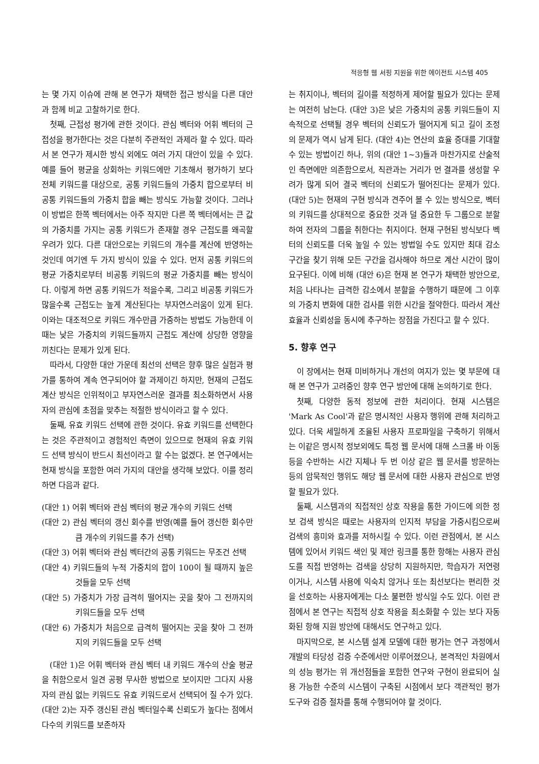적응형 웹 서핑 지원을 위한 에이전트 시스템 405
는 몇 가지 이슈에 관해 본 연구가 채택한 접근 방식을 다른 대안과 함께 비교 고찰하기로 한다.
첫째, 근접성 평가에 관한 것이다. 관심 벡터와 어휘 벡터의 근접성을 평가한다는 것은 다분히 주관적인 과제라 할 수 있다. 따라서 본 연구가 제시한 방식 외에도 여러 가지 대안이 있을 수 있다. 예를 들어 평균을 상회하는 키워드에만 기초해서 평가하기 보다 전체 키워드를 대상으로, 공통 키워드들의 가중치 합으로부터 비공통 키워드들의 가중치 합을 빼는 방식도 가능할 것이다. 그러나 이 방법은 한쪽 벡터에서는 아주 작지만 다른 쪽 벡터에서는 큰 값의 가중치를 가지는 공통 키워드가 존재할 경우 근접도를 왜곡할 우려가 있다. 다른 대안으로는 키워드의 개수를 계산에 반영하는 것인데 여기엔 두 가지 방식이 있을 수 있다. 먼저 공통 키워드의 평균 가중치로부터 비공통 키워드의 평균 가중치를 빼는 방식이다. 이렇게 하면 공통 키워드가 적을수록, 그리고 비공통 키워드가 많을수록 근접도는 높게 계산된다는 부자연스러움이 있게 된다. 이와는 대조적으로 키워드 개수만큼 가중하는 방법도 가능한데 이때는 낮은 가중치의 키워드들까지 근접도 계산에 상당한 영향을 끼친다는 문제가 있게 된다.
따라서, 다양한 대안 가운데 최선의 선택은 향후 많은 실험과 평가를 통하여 계속 연구되어야 할 과제이긴 하지만, 현재의 근접도 계산 방식은 인위적이고 부자연스러운 결과를 최소화하면서 사용자의 관심에 초점을 맞추는 적절한 방식이라고 할 수 있다.
둘째, 유효 키워드 선택에 관한 것이다. 유효 키워드를 선택한다는 것은 주관적이고 경험적인 측면이 있으므로 현재의 유효 키워드 선택 방식이 반드시 최선이라고 할 수는 없겠다. 본 연구에서는 현재 방식을 포함한 여러 가지의 대안을 생각해 보았다. 이를 정리하면 다음과 같다.
(대안 1) 어휘 벡터와 관심 벡터의 평균 개수의 키워드 선택
(대안 2) 관심 벡터의 갱신 회수를 반영(예를 들어 갱신한 회수만큼 개수의 키워드를 추가 선택)
(대안 3) 어휘 벡터와 관심 벡터간의 공통 키워드는 무조건 선택
(대안 4) 키워드들의 누적 가중치의 합이 100이 될 때까지 높은 것들을 모두 선택
(대안 5) 가중치가 가장 급격히 떨어지는 곳을 찾아 그 전까지의 키워드들을 모두 선택
(대안 6) 가중치가 처음으로 급격히 떨어지는 곳을 찾아 그 전까지의 키워드들을 모두 선택
(대안 1)은 어휘 벡터와 관심 벡터 내 키워드 개수의 산술 평균을 취함으로서 일견 공평 무사한 방법으로 보이지만 그다지 사용자의 관심 없는 키워드도 유효 키워드로서 선택되어 질 수가 있다. (대안 2)는 자주 갱신된 관심 벡터일수록 신뢰도가 높다는 점에서 다수의 키워드를 보존하자
는 취지이나, 벡터의 길이를 적정하게 제어할 필요가 있다는 문제는 여전히 남는다. (대안 3)은 낮은 가중치의 공통 키워드들이 지속적으로 선택될 경우 벡터의 신뢰도가 떨어지게 되고 길이 조정의 문제가 역시 남게 된다. (대안 4)는 연산의 효율 증대를 기대할 수 있는 방법이긴 하나, 위의 (대안 1~3)들과 마찬가지로 산술적인 측면에만 의존함으로서, 직관과는 거리가 먼 결과를 생성할 우려가 많게 되어 결국 벡터의 신뢰도가 떨어진다는 문제가 있다. (대안 5)는 현재의 구현 방식과 견주어 볼 수 있는 방식으로, 벡터의 키워드를 상대적으로 중요한 것과 덜 중요한 두 그룹으로 분할하여 전자의 그룹을 취한다는 취지이다. 현재 구현된 방식보다 벡터의 신뢰도를 더욱 높일 수 있는 방법일 수도 있지만 최대 감소 구간을 찾기 위해 모든 구간을 검사해야 하므로 계산 시간이 많이 요구된다. 이에 비해 (대안 6)은 현재 본 연구가 채택한 방안으로, 처음 나타나는 급격한 감소에서 분할을 수행하기 때문에 그 이후의 가중치 변화에 대한 검사를 위한 시간을 절약한다. 따라서 계산 효율과 신뢰성을 동시에 추구하는 장점을 가진다고 할 수 있다.
5. 향후 연구
이 장에서는 현재 미비하거나 개선의 여지가 있는 몇 부문에 대해 본 연구가 고려중인 향후 연구 방안에 대해 논의하기로 한다.
첫째, 다양한 동적 정보에 관한 처리이다. 현재 시스템은 'Mark As Cool'과 같은 명시적인 사용자 행위에 관해 처리하고 있다. 더욱 세밀하게 조율된 사용자 프로파일을 구축하기 위해서는 이같은 명시적 정보외에도 특정 웹 문서에 대해 스크롤 바 이동 등을 수반하는 시간 지체나 두 번 이상 같은 웹 문서를 방문하는 등의 암묵적인 행위도 해당 웹 문서에 대한 사용자 관심으로 반영할 필요가 있다.
둘째, 시스템과의 직접적인 상호 작용을 통한 가이드에 의한 정보 검색 방식은 때로는 사용자의 인지적 부담을 가중시킴으로써 검색의 흥미와 효과를 저하시킬 수 있다. 이런 관점에서, 본 시스템에 있어서 키워드 색인 및 제안 링크를 통한 항해는 사용자 관심도를 직접 반영하는 검색을 상당히 지원하지만, 학습자가 저연령이거나, 시스템 사용에 익숙치 않거나 또는 최선보다는 편리한 것을 선호하는 사용자에게는 다소 불편한 방식일 수도 있다. 이런 관점에서 본 연구는 직접적 상호 작용을 최소화할 수 있는 보다 자동화된 항해 지원 방안에 대해서도 연구하고 있다.
마지막으로, 본 시스템 설계 모델에 대한 평가는 연구 과정에서 개발의 타당성 검증 수준에서만 이루어졌으나, 본격적인 차원에서의 성능 평가는 위 개선점들을 포함한 연구와 구현이 완료되어 실용 가능한 수준의 시스템이 구축된 시점에서 보다 객관적인 평가 도구와 검증 절차를 통해 수행되어야 할 것이다.